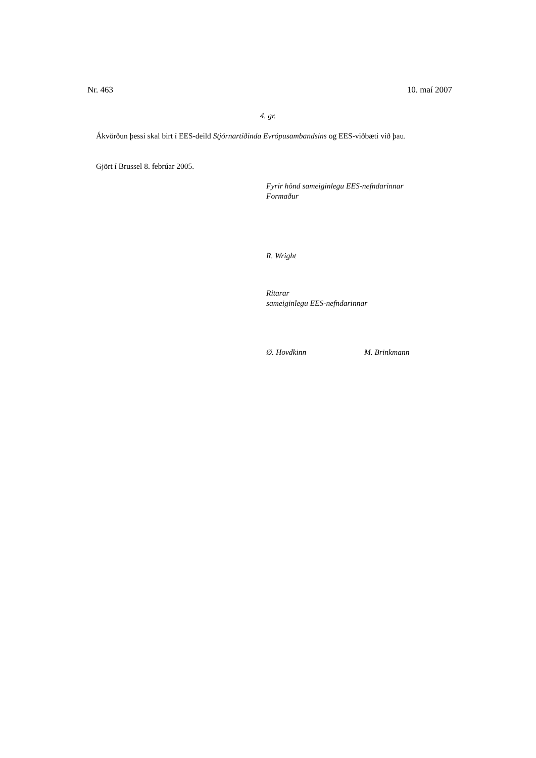Nr. 463 10. maí 2007
4. gr.
Ákvörðun þessi skal birt í EES-deild Stjórnartíðinda Evrópusambandsins og EES-viðbæti við þau.
Gjört í Brussel 8. febrúar 2005.
Fyrir hönd sameiginlegu EES-nefndarinnar
Formaður
R. Wright
Ritarar
sameiginlegu EES-nefndarinnar
Ø. Hovdkinn M. Brinkmann